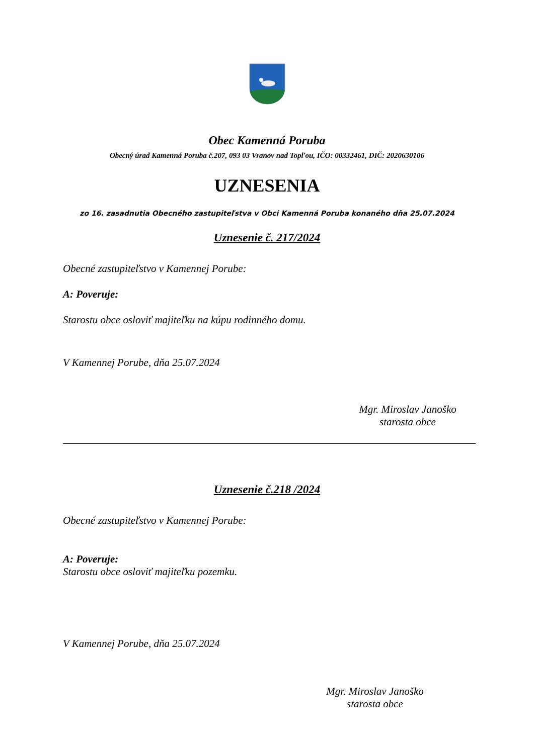Obec Kamenná Poruba
Obecný úrad Kamenná Poruba č.207, 093 03 Vranov nad Topľou, IČO: 00332461, DIČ: 2020630106
UZNESENIA
zo 16. zasadnutia Obecného zastupiteľstva v Obci Kamenná Poruba konaného dňa 25.07.2024
Uznesenie č. 217/2024
Obecné zastupiteľstvo v Kamennej Porube:
A: Poveruje:
Starostu obce osloviť majiteľku na kúpu rodinného domu.
V Kamennej Porube, dňa 25.07.2024
Mgr. Miroslav Janoško
starosta obce
Uznesenie č.218 /2024
Obecné zastupiteľstvo v Kamennej Porube:
A: Poveruje:
Starostu obce osloviť majiteľku pozemku.
V Kamennej Porube, dňa 25.07.2024
Mgr. Miroslav Janoško
starosta obce